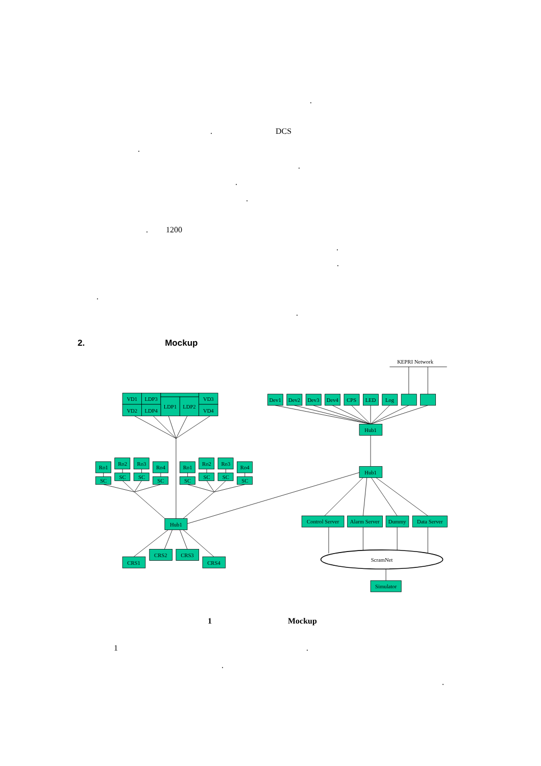.
. DCS
.
.
.
.
. 1200
.
.
.
.
2. Mockup
KEPRI Network
VD1
LDP3
LDP1
LDP2
VD3
VD2
LDP4
VD4
Ro1
SC
Ro2
SC
Ro3
SC
Ro4
SC
Ro1
SC
Ro2
SC
Ro3
SC
Ro4
SC
Hub1
CRS1
CRS2
CRS3
CRS4
Dev1
Dev2
Dev3
Dev4
CPS
LED
Log
Hub1
Hub1
Control Server
Alarm Server
Dummy
Data Server
ScramNet
Simulator
1 Mockup
1 .
.
.